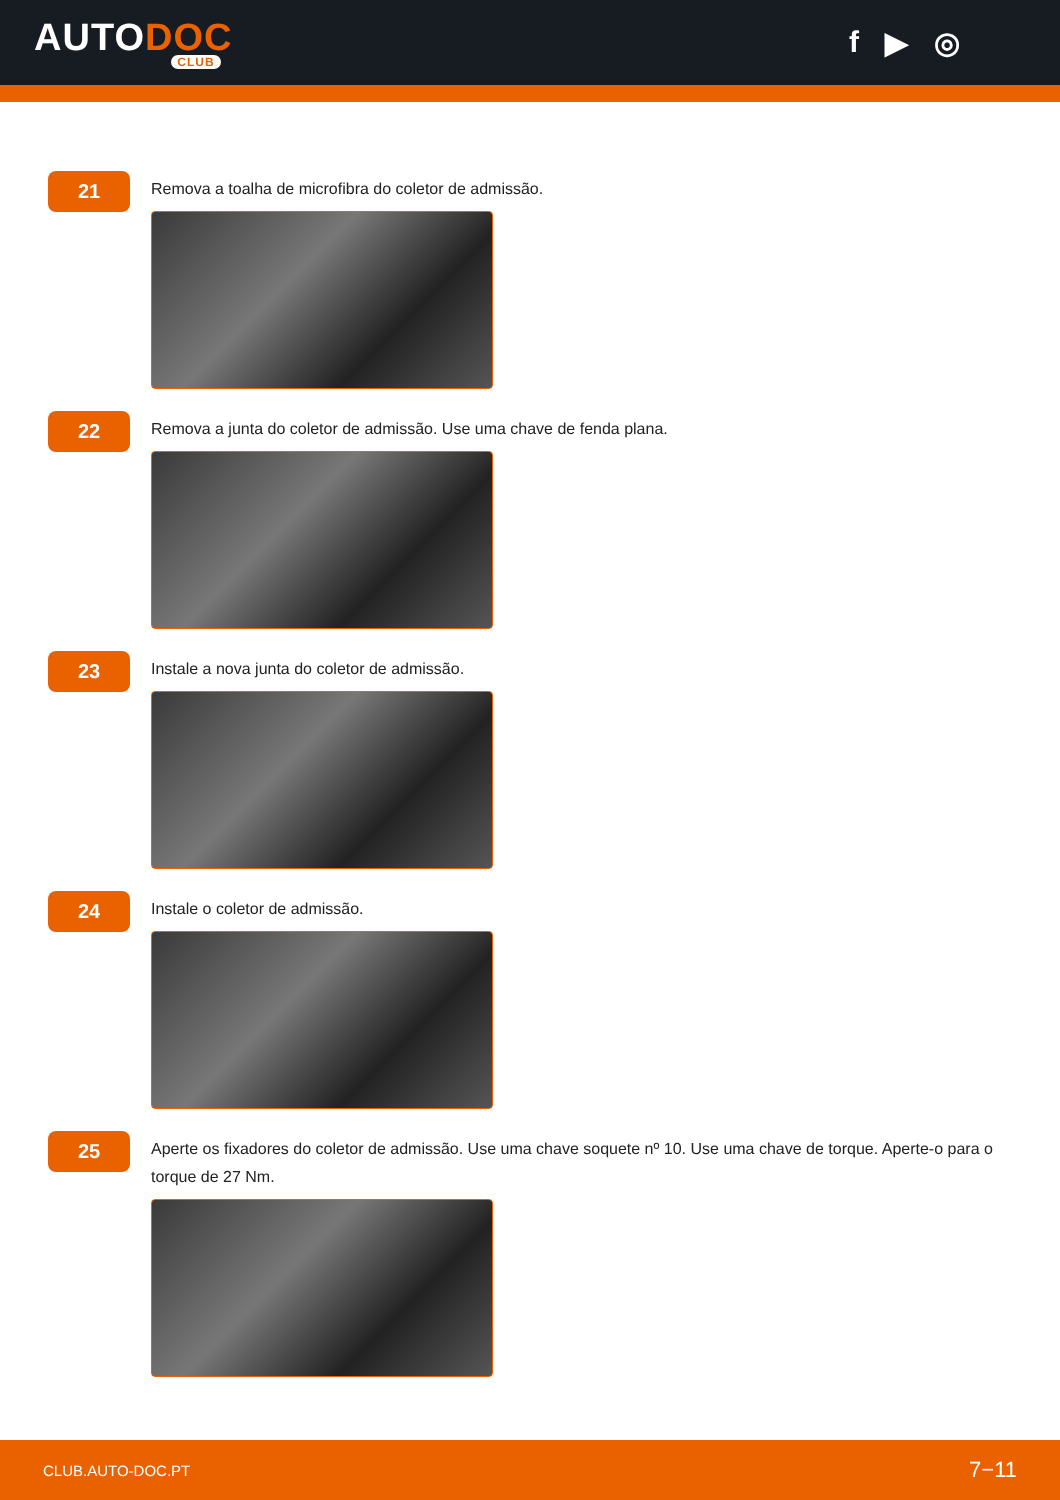AUTODOC
CLUB
f ▶ ◎
21
Remova a toalha de microfibra do coletor de admissão.
22
Remova a junta do coletor de admissão. Use uma chave de fenda plana.
23
Instale a nova junta do coletor de admissão.
24
Instale o coletor de admissão.
25
Aperte os fixadores do coletor de admissão. Use uma chave soquete nº 10. Use uma chave de torque. Aperte-o para o torque de 27 Nm.
CLUB.AUTO-DOC.PT 7−11